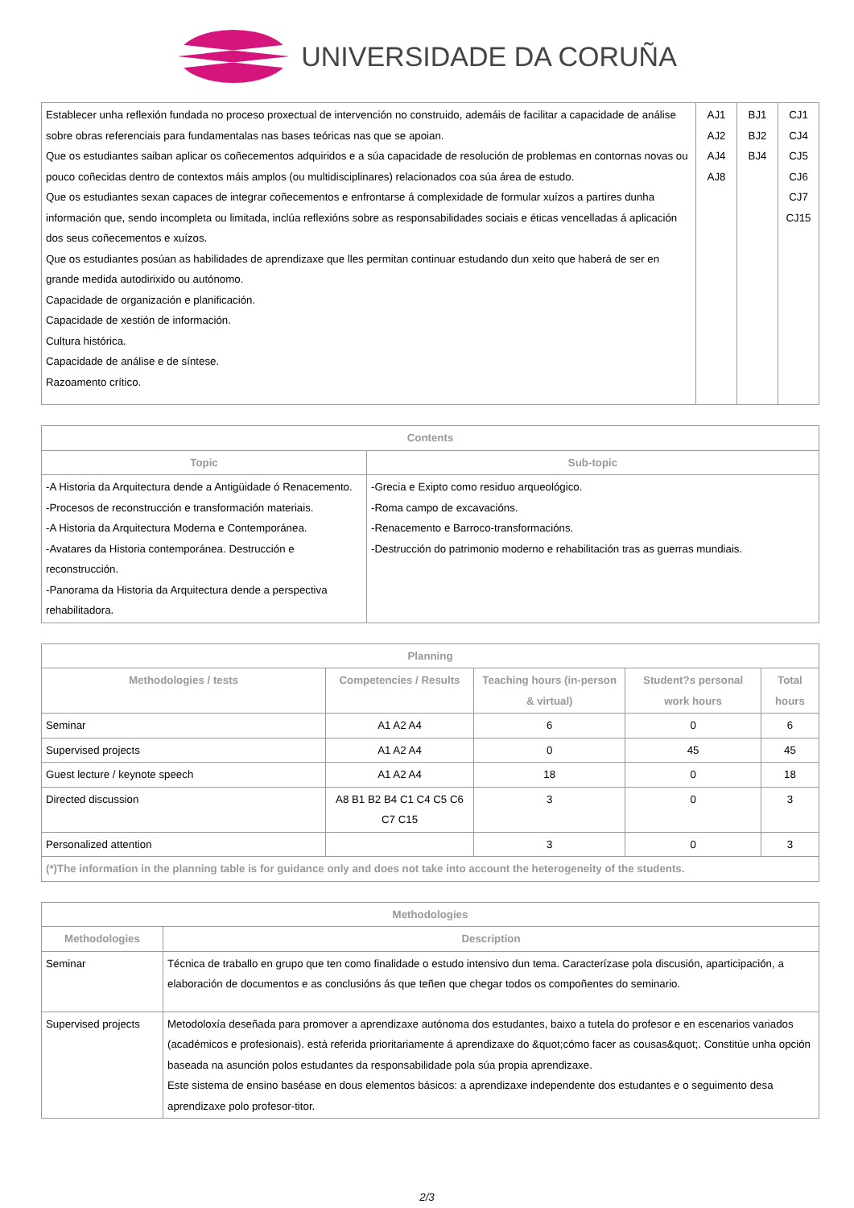UNIVERSIDADE DA CORUÑA
| Establecer unha reflexión fundada no proceso proxectual de intervención no construido, ademáis de facilitar a capacidade de análise sobre obras referenciais para fundamentalas nas bases teóricas nas que se apoian. Que os estudiantes saiban aplicar os coñecementos adquiridos e a súa capacidade de resolución de problemas en contornas novas ou pouco coñecidas dentro de contextos máis amplos (ou multidisciplinares) relacionados coa súa área de estudo. Que os estudiantes sexan capaces de integrar coñecementos e enfrontarse á complexidade de formular xuízos a partires dunha información que, sendo incompleta ou limitada, inclúa reflexións sobre as responsabilidades sociais e éticas vencelladas á aplicación dos seus coñecementos e xuízos. Que os estudiantes posúan as habilidades de aprendizaxe que lles permitan continuar estudando dun xeito que haberá de ser en grande medida autodirixido ou autónomo. Capacidade de organización e planificación. Capacidade de xestión de información. Cultura histórica. Capacidade de análise e de síntese. Razoamento crítico. | AJ1 AJ2 AJ4 AJ8 | BJ1 BJ2 BJ4 | CJ1 CJ4 CJ5 CJ6 CJ7 CJ15 |
| Contents | |
| --- | --- |
| Topic | Sub-topic |
| -A Historia da Arquitectura dende a Antigüidade ó Renacemento. -Procesos de reconstrucción e transformación materiais. -A Historia da Arquitectura Moderna e Contemporánea. -Avatares da Historia contemporánea. Destrucción e reconstrucción. -Panorama da Historia da Arquitectura dende a perspectiva rehabilitadora. | -Grecia e Exipto como residuo arqueológico. -Roma campo de excavacións. -Renacemento e Barroco-transformacións. -Destrucción do patrimonio moderno e rehabilitación tras as guerras mundiais. |
| Planning | | | | |
| --- | --- | --- | --- | --- |
| Methodologies / tests | Competencies / Results | Teaching hours (in-person & virtual) | Student?s personal work hours | Total hours |
| Seminar | A1 A2 A4 | 6 | 0 | 6 |
| Supervised projects | A1 A2 A4 | 0 | 45 | 45 |
| Guest lecture / keynote speech | A1 A2 A4 | 18 | 0 | 18 |
| Directed discussion | A8 B1 B2 B4 C1 C4 C5 C6 C7 C15 | 3 | 0 | 3 |
| Personalized attention | | 3 | 0 | 3 |
| (*)The information in the planning table is for guidance only and does not take into account the heterogeneity of the students. | | | | |
| Methodologies | |
| --- | --- |
| Methodologies | Description |
| Seminar | Técnica de traballo en grupo que ten como finalidade o estudo intensivo dun tema. Caracterízase pola discusión, aparticipación, a elaboración de documentos e as conclusións ás que teñen que chegar todos os compoñentes do seminario. |
| Supervised projects | Metodoloxía deseñada para promover a aprendizaxe autónoma dos estudantes, baixo a tutela do profesor e en escenarios variados (académicos e profesionais). está referida prioritariamente á aprendizaxe do &quot;cómo facer as cousas&quot;. Constitúe unha opción baseada na asunción polos estudantes da responsabilidade pola súa propia aprendizaxe. Este sistema de ensino baséase en dous elementos básicos: a aprendizaxe independente dos estudantes e o seguimento desa aprendizaxe polo profesor-titor. |
2/3